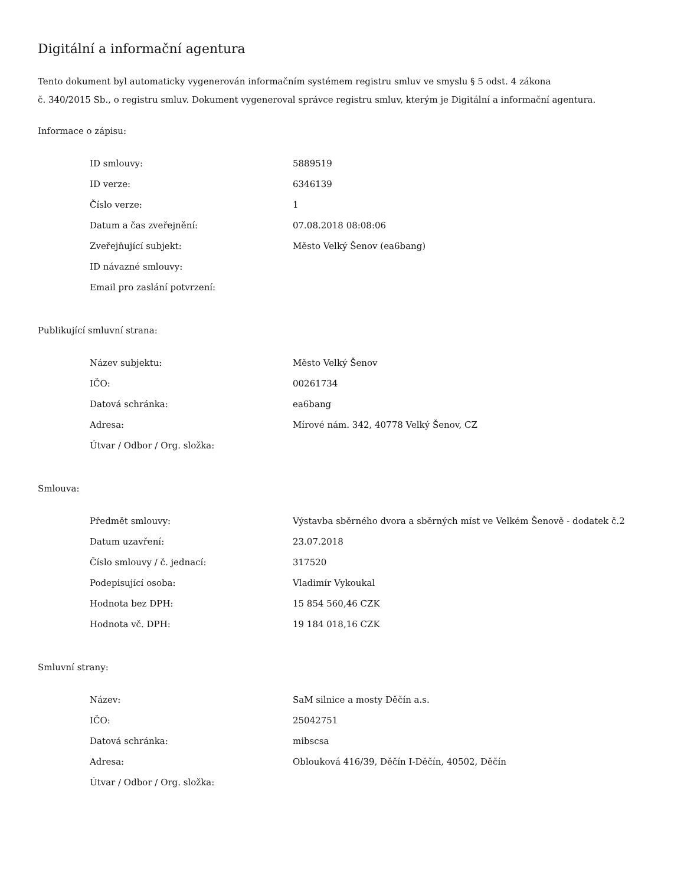Digitální a informační agentura
Tento dokument byl automaticky vygenerován informačním systémem registru smluv ve smyslu § 5 odst. 4 zákona
č. 340/2015 Sb., o registru smluv. Dokument vygeneroval správce registru smluv, kterým je Digitální a informační agentura.
Informace o zápisu:
| ID smlouvy: | 5889519 |
| ID verze: | 6346139 |
| Číslo verze: | 1 |
| Datum a čas zveřejnění: | 07.08.2018 08:08:06 |
| Zveřejňující subjekt: | Město Velký Šenov (ea6bang) |
| ID návazné smlouvy: | |
| Email pro zaslání potvrzení: | |
Publikující smluvní strana:
| Název subjektu: | Město Velký Šenov |
| IČO: | 00261734 |
| Datová schránka: | ea6bang |
| Adresa: | Mírové nám. 342, 40778 Velký Šenov, CZ |
| Útvar / Odbor / Org. složka: | |
Smlouva:
| Předmět smlouvy: | Výstavba sběrného dvora a sběrných míst ve Velkém Šenově - dodatek č.2 |
| Datum uzavření: | 23.07.2018 |
| Číslo smlouvy / č. jednací: | 317520 |
| Podepisující osoba: | Vladimír Vykoukal |
| Hodnota bez DPH: | 15 854 560,46 CZK |
| Hodnota vč. DPH: | 19 184 018,16 CZK |
Smluvní strany:
| Název: | SaM silnice a mosty Děčín a.s. |
| IČO: | 25042751 |
| Datová schránka: | mibscsa |
| Adresa: | Oblouková 416/39, Děčín I-Děčín, 40502, Děčín |
| Útvar / Odbor / Org. složka: | |